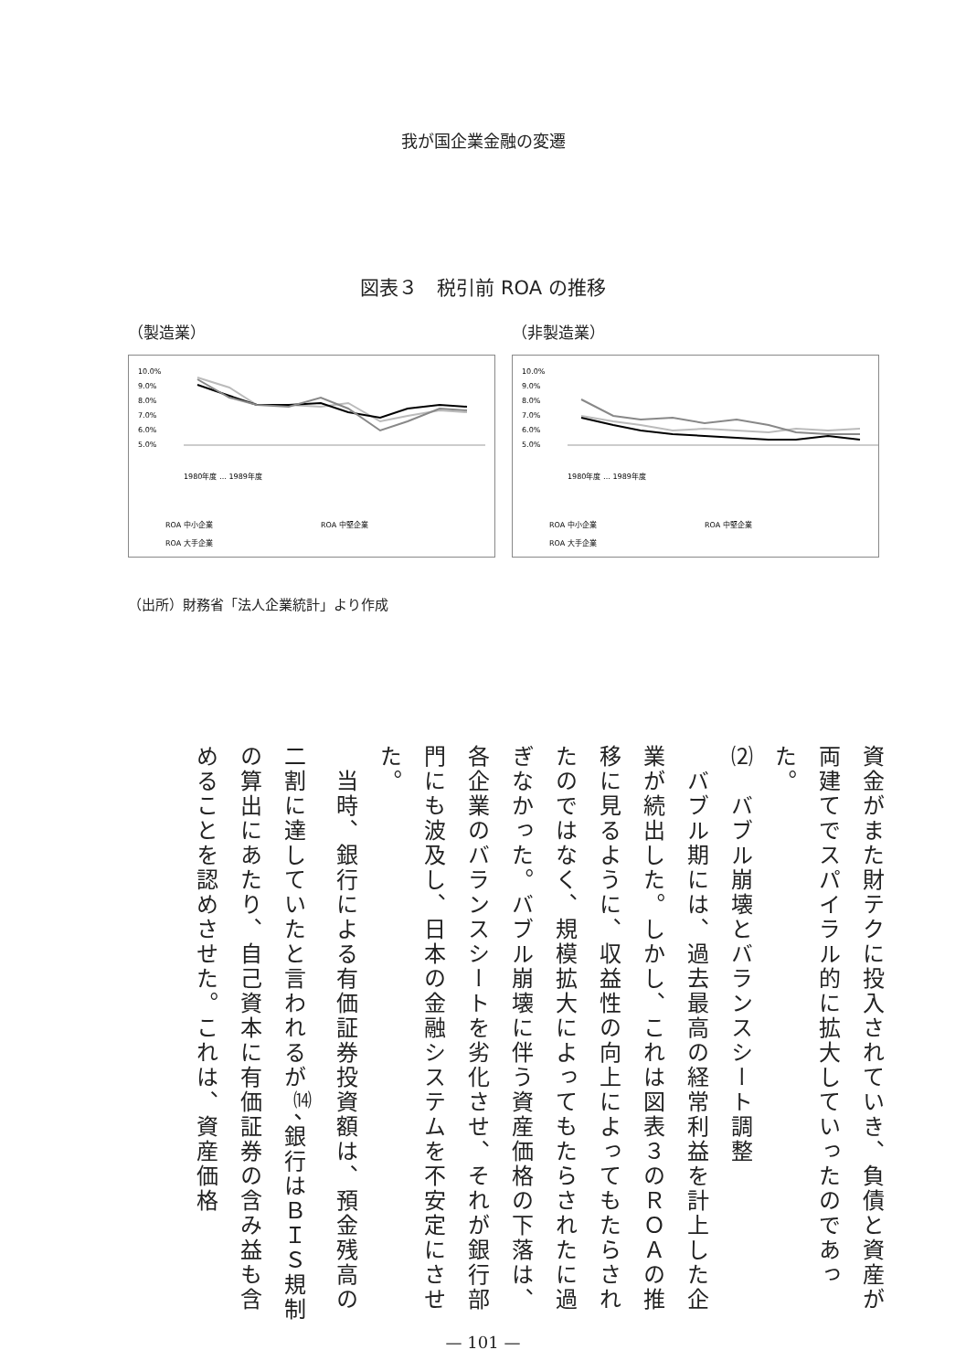我が国企業金融の変遷
図表３　税引前 ROA の推移
（製造業） （非製造業）
10.0%
9.0%
8.0%
7.0%
6.0%
5.0%
1980年度 … 1989年度
ROA 中小企業
ROA 中堅企業
ROA 大手企業
10.0%
9.0%
8.0%
7.0%
6.0%
5.0%
1980年度 … 1989年度
ROA 中小企業
ROA 中堅企業
ROA 大手企業
（出所）財務省「法人企業統計」より作成
資金がまた財テクに投入されていき、負債と資産が両建てでスパイラル的に拡大していったのであった。
⑵　バブル崩壊とバランスシート調整
　バブル期には、過去最高の経常利益を計上した企業が続出した。しかし、これは図表３のＲＯＡの推移に見るように、収益性の向上によってもたらされたのではなく、規模拡大によってもたらされたに過ぎなかった。バブル崩壊に伴う資産価格の下落は、各企業のバランスシートを劣化させ、それが銀行部門にも波及し、日本の金融システムを不安定にさせた。
　当時、銀行による有価証券投資額は、預金残高の二割に達していたと言われるが<sup>⒁</sup>、銀行はＢＩＳ規制の算出にあたり、自己資本に有価証券の含み益も含めることを認めさせた。これは、資産価格
— 101 —